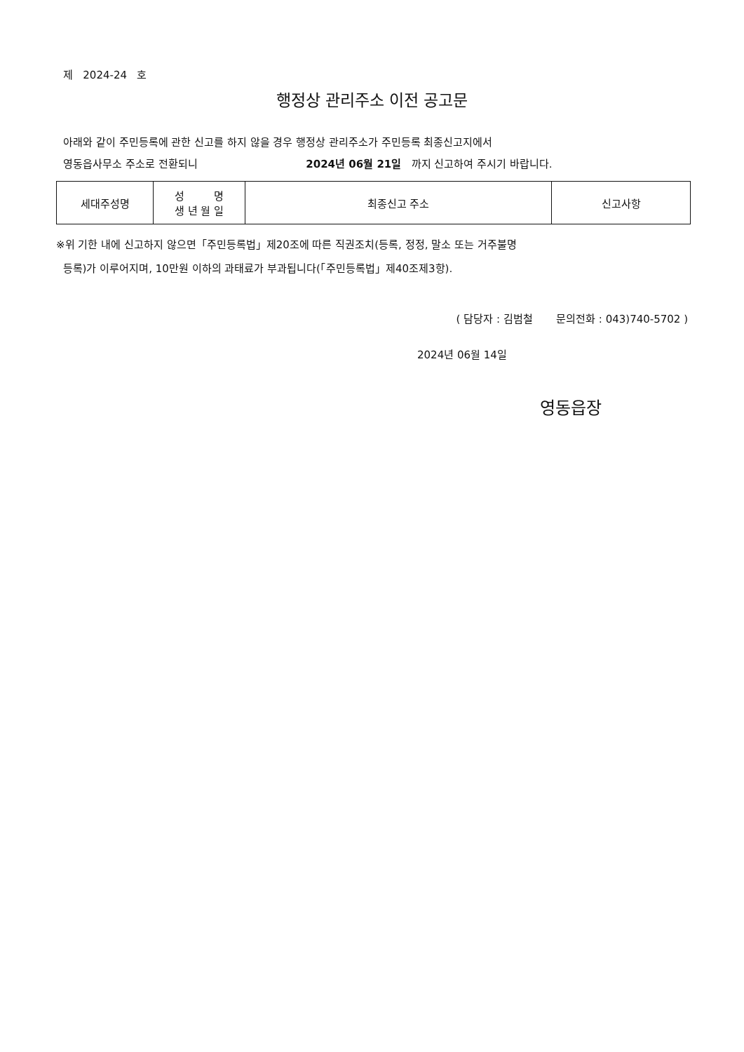제 2024-24 호
행정상 관리주소 이전 공고문
아래와 같이 주민등록에 관한 신고를 하지 않을 경우 행정상 관리주소가 주민등록 최종신고지에서
영동읍사무소 주소로 전환되니 2024년 06월 21일 까지 신고하여 주시기 바랍니다.
| 세대주성명 | 성 명 생 년 월 일 | 최종신고 주소 | 신고사항 |
※위 기한 내에 신고하지 않으면「주민등록법」제20조에 따른 직권조치(등록, 정정, 말소 또는 거주불명
등록)가 이루어지며, 10만원 이하의 과태료가 부과됩니다(「주민등록법」제40조제3항).
( 담당자 : 김범철 문의전화 : 043)740-5702 )
2024년 06월 14일
영동읍장